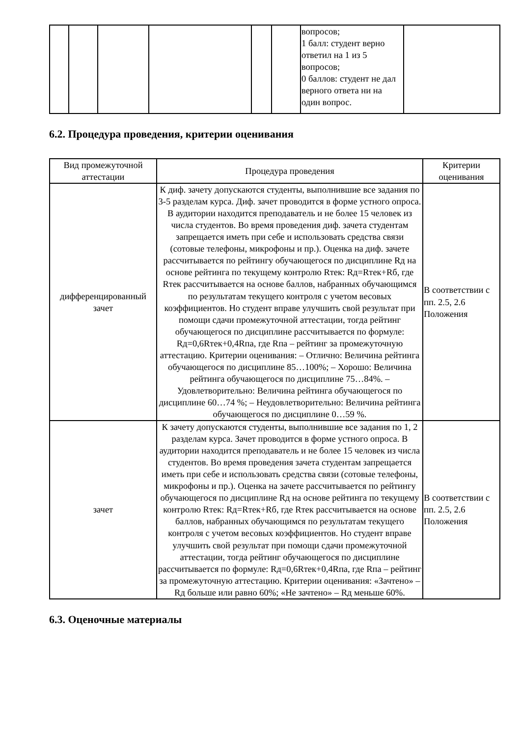| | | | | | | вопросов; 1 балл: студент верно ответил на 1 из 5 вопросов; 0 баллов: студент не дал верного ответа ни на один вопрос. | |
6.2. Процедура проведения, критерии оценивания
| Вид промежуточной аттестации | Процедура проведения | Критерии оценивания |
| --- | --- | --- |
| дифференцированный зачет | К диф. зачету допускаются студенты, выполнившие все задания по 3-5 разделам курса. Диф. зачет проводится в форме устного опроса. В аудитории находится преподаватель и не более 15 человек из числа студентов. Во время проведения диф. зачета студентам запрещается иметь при себе и использовать средства связи (сотовые телефоны, микрофоны и пр.). Оценка на диф. зачете рассчитывается по рейтингу обучающегося по дисциплине Rд на основе рейтинга по текущему контролю Rтек: Rд=Rтек+Rб, где Rтек рассчитывается на основе баллов, набранных обучающимся по результатам текущего контроля с учетом весовых коэффициентов. Но студент вправе улучшить свой результат при помощи сдачи промежуточной аттестации, тогда рейтинг обучающегося по дисциплине рассчитывается по формуле: Rд=0,6Rтек+0,4Rпа, где Rпа – рейтинг за промежуточную аттестацию. Критерии оценивания: – Отлично: Величина рейтинга обучающегося по дисциплине 85…100%; – Хорошо: Величина рейтинга обучающегося по дисциплине 75…84%. – Удовлетворительно: Величина рейтинга обучающегося по дисциплине 60…74 %; – Неудовлетворительно: Величина рейтинга обучающегося по дисциплине 0…59 %. | В соответствии с пп. 2.5, 2.6 Положения |
| зачет | К зачету допускаются студенты, выполнившие все задания по 1, 2 разделам курса. Зачет проводится в форме устного опроса. В аудитории находится преподаватель и не более 15 человек из числа студентов. Во время проведения зачета студентам запрещается иметь при себе и использовать средства связи (сотовые телефоны, микрофоны и пр.). Оценка на зачете рассчитывается по рейтингу обучающегося по дисциплине Rд на основе рейтинга по текущему контролю Rтек: Rд=Rтек+Rб, где Rтек рассчитывается на основе баллов, набранных обучающимся по результатам текущего контроля с учетом весовых коэффициентов. Но студент вправе улучшить свой результат при помощи сдачи промежуточной аттестации, тогда рейтинг обучающегося по дисциплине рассчитывается по формуле: Rд=0,6Rтек+0,4Rпа, где Rпа – рейтинг за промежуточную аттестацию. Критерии оценивания: «Зачтено» – Rд больше или равно 60%; «Не зачтено» – Rд меньше 60%. | В соответствии с пп. 2.5, 2.6 Положения |
6.3. Оценочные материалы